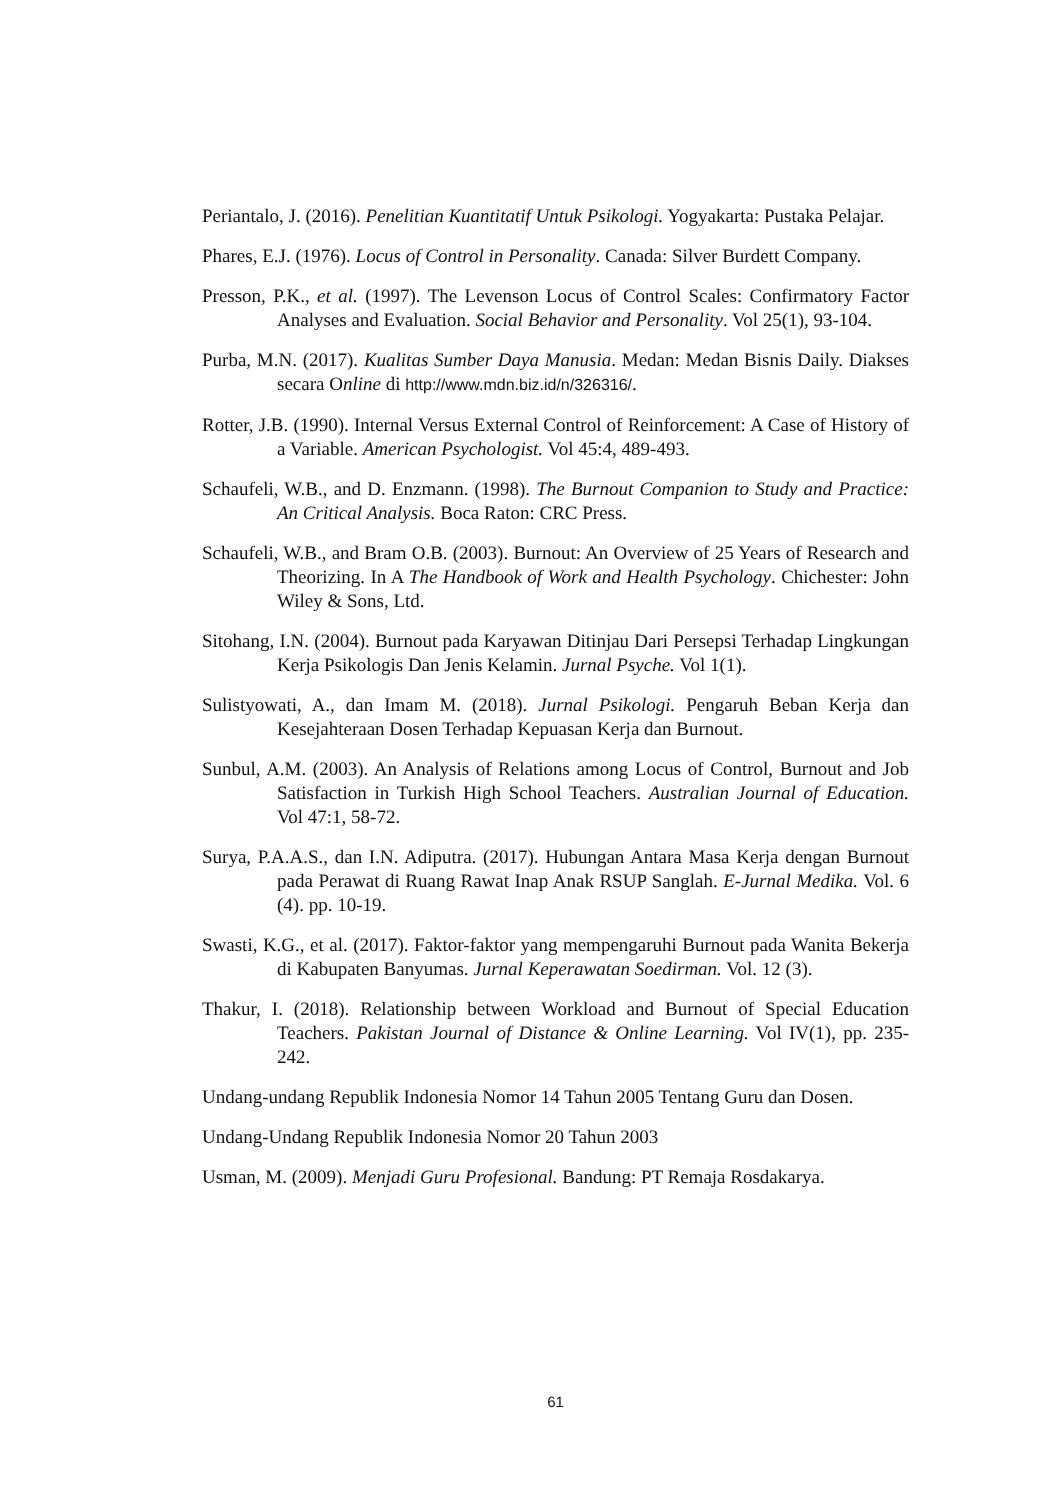Periantalo, J. (2016). Penelitian Kuantitatif Untuk Psikologi. Yogyakarta: Pustaka Pelajar.
Phares, E.J. (1976). Locus of Control in Personality. Canada: Silver Burdett Company.
Presson, P.K., et al. (1997). The Levenson Locus of Control Scales: Confirmatory Factor Analyses and Evaluation. Social Behavior and Personality. Vol 25(1), 93-104.
Purba, M.N. (2017). Kualitas Sumber Daya Manusia. Medan: Medan Bisnis Daily. Diakses secara Online di http://www.mdn.biz.id/n/326316/.
Rotter, J.B. (1990). Internal Versus External Control of Reinforcement: A Case of History of a Variable. American Psychologist. Vol 45:4, 489-493.
Schaufeli, W.B., and D. Enzmann. (1998). The Burnout Companion to Study and Practice: An Critical Analysis. Boca Raton: CRC Press.
Schaufeli, W.B., and Bram O.B. (2003). Burnout: An Overview of 25 Years of Research and Theorizing. In A The Handbook of Work and Health Psychology. Chichester: John Wiley & Sons, Ltd.
Sitohang, I.N. (2004). Burnout pada Karyawan Ditinjau Dari Persepsi Terhadap Lingkungan Kerja Psikologis Dan Jenis Kelamin. Jurnal Psyche. Vol 1(1).
Sulistyowati, A., dan Imam M. (2018). Jurnal Psikologi. Pengaruh Beban Kerja dan Kesejahteraan Dosen Terhadap Kepuasan Kerja dan Burnout.
Sunbul, A.M. (2003). An Analysis of Relations among Locus of Control, Burnout and Job Satisfaction in Turkish High School Teachers. Australian Journal of Education. Vol 47:1, 58-72.
Surya, P.A.A.S., dan I.N. Adiputra. (2017). Hubungan Antara Masa Kerja dengan Burnout pada Perawat di Ruang Rawat Inap Anak RSUP Sanglah. E-Jurnal Medika. Vol. 6 (4). pp. 10-19.
Swasti, K.G., et al. (2017). Faktor-faktor yang mempengaruhi Burnout pada Wanita Bekerja di Kabupaten Banyumas. Jurnal Keperawatan Soedirman. Vol. 12 (3).
Thakur, I. (2018). Relationship between Workload and Burnout of Special Education Teachers. Pakistan Journal of Distance & Online Learning. Vol IV(1), pp. 235-242.
Undang-undang Republik Indonesia Nomor 14 Tahun 2005 Tentang Guru dan Dosen.
Undang-Undang Republik Indonesia Nomor 20 Tahun 2003
Usman, M. (2009). Menjadi Guru Profesional. Bandung: PT Remaja Rosdakarya.
61